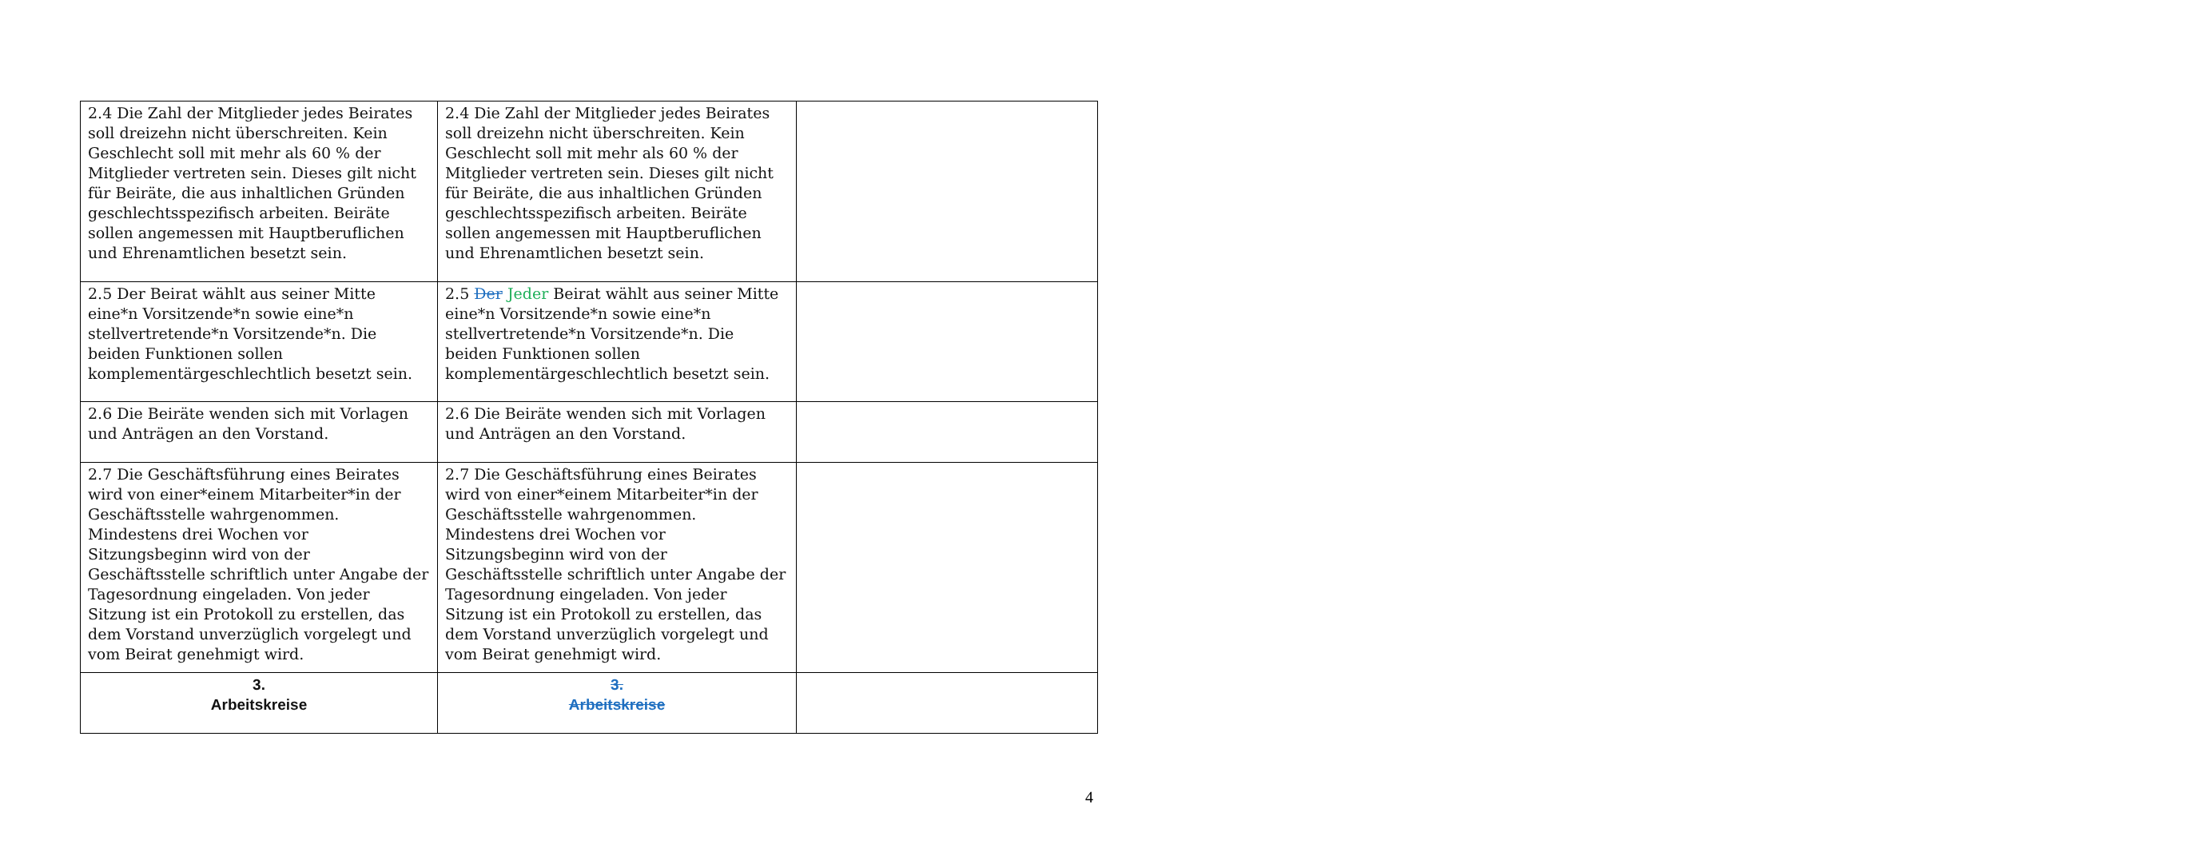| 2.4 Die Zahl der Mitglieder jedes Beirates soll dreizehn nicht überschreiten. Kein Geschlecht soll mit mehr als 60 % der Mitglieder vertreten sein. Dieses gilt nicht für Beiräte, die aus inhaltlichen Gründen geschlechtsspezifisch arbeiten. Beiräte sollen angemessen mit Hauptberuflichen und Ehrenamtlichen besetzt sein. | 2.4 Die Zahl der Mitglieder jedes Beirates soll dreizehn nicht überschreiten. Kein Geschlecht soll mit mehr als 60 % der Mitglieder vertreten sein. Dieses gilt nicht für Beiräte, die aus inhaltlichen Gründen geschlechtsspezifisch arbeiten. Beiräte sollen angemessen mit Hauptberuflichen und Ehrenamtlichen besetzt sein. | |
| 2.5 Der Beirat wählt aus seiner Mitte eine*n Vorsitzende*n sowie eine*n stellvertretende*n Vorsitzende*n. Die beiden Funktionen sollen komplementärgeschlechtlich besetzt sein. | 2.5 Der Jeder Beirat wählt aus seiner Mitte eine*n Vorsitzende*n sowie eine*n stellvertretende*n Vorsitzende*n. Die beiden Funktionen sollen komplementärgeschlechtlich besetzt sein. | |
| 2.6 Die Beiräte wenden sich mit Vorlagen und Anträgen an den Vorstand. | 2.6 Die Beiräte wenden sich mit Vorlagen und Anträgen an den Vorstand. | |
| 2.7 Die Geschäftsführung eines Beirates wird von einer*einem Mitarbeiter*in der Geschäftsstelle wahrgenommen. Mindestens drei Wochen vor Sitzungsbeginn wird von der Geschäftsstelle schriftlich unter Angabe der Tagesordnung eingeladen. Von jeder Sitzung ist ein Protokoll zu erstellen, das dem Vorstand unverzüglich vorgelegt und vom Beirat genehmigt wird. | 2.7 Die Geschäftsführung eines Beirates wird von einer*einem Mitarbeiter*in der Geschäftsstelle wahrgenommen. Mindestens drei Wochen vor Sitzungsbeginn wird von der Geschäftsstelle schriftlich unter Angabe der Tagesordnung eingeladen. Von jeder Sitzung ist ein Protokoll zu erstellen, das dem Vorstand unverzüglich vorgelegt und vom Beirat genehmigt wird. | |
| 3. Arbeitskreise | 3. Arbeitskreise | |
4